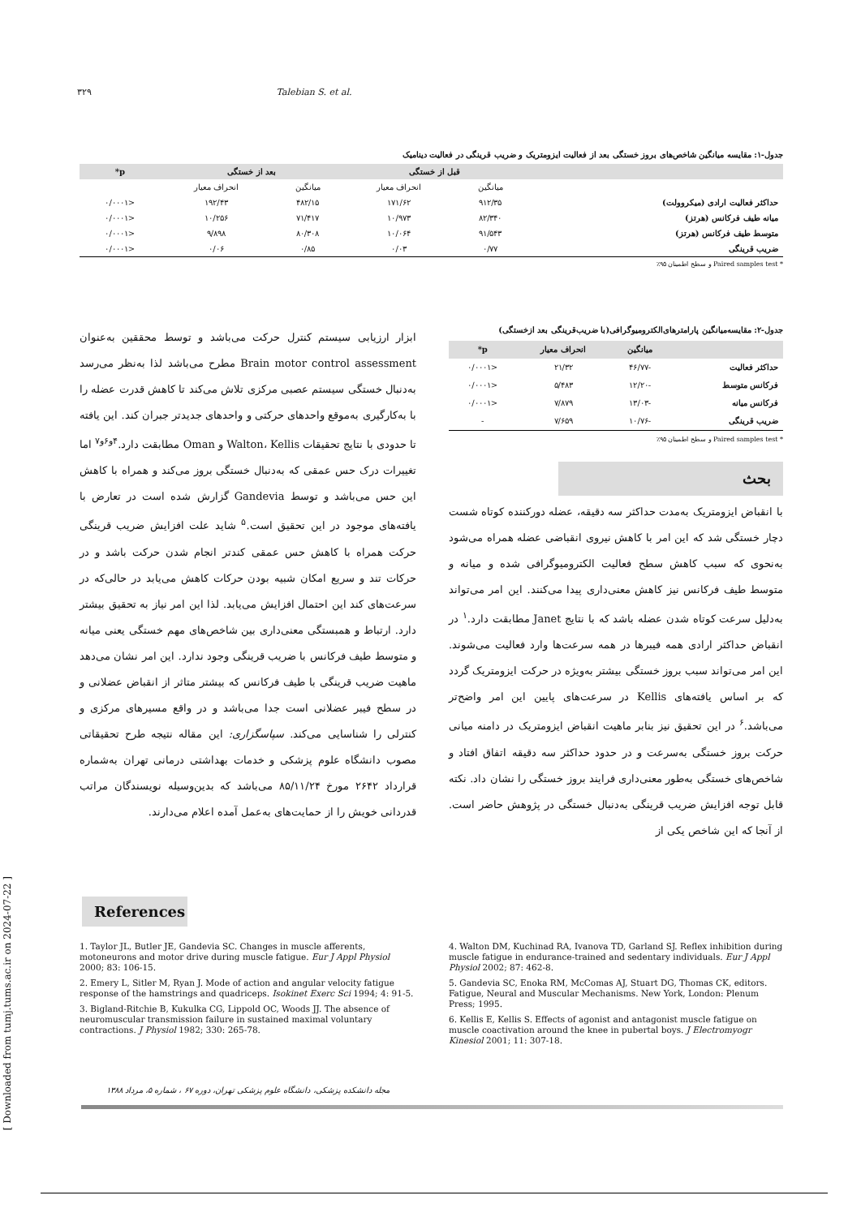۳۲۹ Talebian S. et al.
جدول-۱: مقایسه میانگین شاخص‌های بروز خستگی بعد از فعالیت ایزومتریک و ضریب قرینگی در فعالیت دینامیک
| | قبل از خستگی | | بعد از خستگی | | p* |
| --- | --- | --- | --- | --- | --- |
| | میانگین | انحراف معیار | میانگین | انحراف معیار | |
| حداکثر فعالیت ارادی (میکروولت) | ۹۱۲/۳۵ | ۱۷۱/۶۲ | ۴۸۲/۱۵ | ۱۹۲/۴۳ | <۰/۰۰۰۱ |
| میانه طیف فرکانس (هرتز) | ۸۲/۳۴۰ | ۱۰/۹۷۳ | ۷۱/۴۱۷ | ۱۰/۲۵۶ | <۰/۰۰۰۱ |
| متوسط طیف فرکانس (هرتز) | ۹۱/۵۴۳ | ۱۰/۰۶۴ | ۸۰/۳۰۸ | ۹/۸۹۸ | <۰/۰۰۰۱ |
| ضریب قرینگی | ۰/۷۷ | ۰/۰۳ | ۰/۸۵ | ۰/۰۶ | <۰/۰۰۰۱ |
* Paired samples test و سطح اطمینان ۹۵٪
جدول-۲: مقایسه‌میانگین پارامترهای‌الکترومیوگرافی(با ضریب‌قرینگی بعد ازخستگی)
| | میانگین | انحراف معیار | p* |
| --- | --- | --- | --- |
| حداکثر فعالیت | -۴۶/۷۷ | ۲۱/۳۲ | <۰/۰۰۰۱ |
| فرکانس متوسط | -۱۲/۲۰ | ۵/۴۸۳ | <۰/۰۰۰۱ |
| فرکانس میانه | -۱۳/۰۳ | ۷/۸۷۹ | <۰/۰۰۰۱ |
| ضریب قرینگی | -۱۰/۷۶ | ۷/۶۵۹ | - |
* Paired samples test و سطح اطمینان ۹۵٪
بحث
با انقباض ایزومتریک به‌مدت حداکثر سه دقیقه، عضله دورکننده کوتاه شست دچار خستگی شد که این امر با کاهش نیروی انقباضی عضله همراه می‌شود به‌نحوی که سبب کاهش سطح فعالیت الکترومیوگرافی شده و میانه و متوسط طیف فرکانس نیز کاهش معنی‌داری پیدا می‌کنند. این امر می‌تواند به‌دلیل سرعت کوتاه شدن عضله باشد که با نتایج Janet مطابقت دارد.<sup>۱</sup> در انقباض حداکثر ارادی همه فیبرها در همه سرعت‌ها وارد فعالیت می‌شوند. این امر می‌تواند سبب بروز خستگی بیشتر به‌ویژه در حرکت ایزومتریک گردد که بر اساس یافته‌های Kellis در سرعت‌های پایین این امر واضح‌تر می‌باشد.<sup>۶</sup> در این تحقیق نیز بنابر ماهیت انقباض ایزومتریک در دامنه میانی حرکت بروز خستگی به‌سرعت و در حدود حداکثر سه دقیقه اتفاق افتاد و شاخص‌های خستگی به‌طور معنی‌داری فرایند بروز خستگی را نشان داد. نکته قابل توجه افزایش ضریب قرینگی به‌دنبال خستگی در پژوهش حاضر است. از آنجا که این شاخص یکی از
ابزار ارزیابی سیستم کنترل حرکت می‌باشد و توسط محققین به‌عنوان Brain motor control assessment مطرح می‌باشد لذا به‌نظر می‌رسد به‌دنبال خستگی سیستم عصبی مرکزی تلاش می‌کند تا کاهش قدرت عضله را با به‌کارگیری به‌موقع واحدهای حرکتی و واحدهای جدیدتر جبران کند. این یافته تا حدودی با نتایج تحقیقات Walton، Kellis و Oman مطابقت دارد.<sup>۴و۶و۷</sup> اما تغییرات درک حس عمقی که به‌دنبال خستگی بروز می‌کند و همراه با کاهش این حس می‌باشد و توسط Gandevia گزارش شده است در تعارض با یافته‌های موجود در این تحقیق است.<sup>۵</sup> شاید علت افزایش ضریب قرینگی حرکت همراه با کاهش حس عمقی کندتر انجام شدن حرکت باشد و در حرکات تند و سریع امکان شبیه بودن حرکات کاهش می‌یابد در حالی‌که در سرعت‌های کند این احتمال افزایش می‌یابد. لذا این امر نیاز به تحقیق بیشتر دارد. ارتباط و همبستگی معنی‌داری بین شاخص‌های مهم خستگی یعنی میانه و متوسط طیف فرکانس با ضریب قرینگی وجود ندارد. این امر نشان می‌دهد ماهیت ضریب قرینگی با طیف فرکانس که بیشتر متاثر از انقباض عضلانی و در سطح فیبر عضلانی است جدا می‌باشد و در واقع مسیرهای مرکزی و کنترلی را شناسایی می‌کند. سپاسگزاری: این مقاله نتیجه طرح تحقیقاتی مصوب دانشگاه علوم پزشکی و خدمات بهداشتی درمانی تهران به‌شماره قرارداد ۲۶۴۲ مورخ ۸۵/۱۱/۲۴ می‌باشد که بدین‌وسیله نویسندگان مراتب قدردانی خویش را از حمایت‌های به‌عمل آمده اعلام می‌دارند.
References
1. Taylor JL, Butler JE, Gandevia SC. Changes in muscle afferents, motoneurons and motor drive during muscle fatigue. Eur J Appl Physiol 2000; 83: 106-15.
2. Emery L, Sitler M, Ryan J. Mode of action and angular velocity fatigue response of the hamstrings and quadriceps. Isokinet Exerc Sci 1994; 4: 91-5.
3. Bigland-Ritchie B, Kukulka CG, Lippold OC, Woods JJ. The absence of neuromuscular transmission failure in sustained maximal voluntary contractions. J Physiol 1982; 330: 265-78.
4. Walton DM, Kuchinad RA, Ivanova TD, Garland SJ. Reflex inhibition during muscle fatigue in endurance-trained and sedentary individuals. Eur J Appl Physiol 2002; 87: 462-8.
5. Gandevia SC, Enoka RM, McComas AJ, Stuart DG, Thomas CK, editors. Fatigue, Neural and Muscular Mechanisms. New York, London: Plenum Press; 1995.
6. Kellis E, Kellis S. Effects of agonist and antagonist muscle fatigue on muscle coactivation around the knee in pubertal boys. J Electromyogr Kinesiol 2001; 11: 307-18.
مجله دانشکده پزشکی، دانشگاه علوم پزشکی تهران، دوره ۶۷ ، شماره ۵، مرداد ۱۳۸۸
[ Downloaded from tumj.tums.ac.ir on 2024-07-22 ]